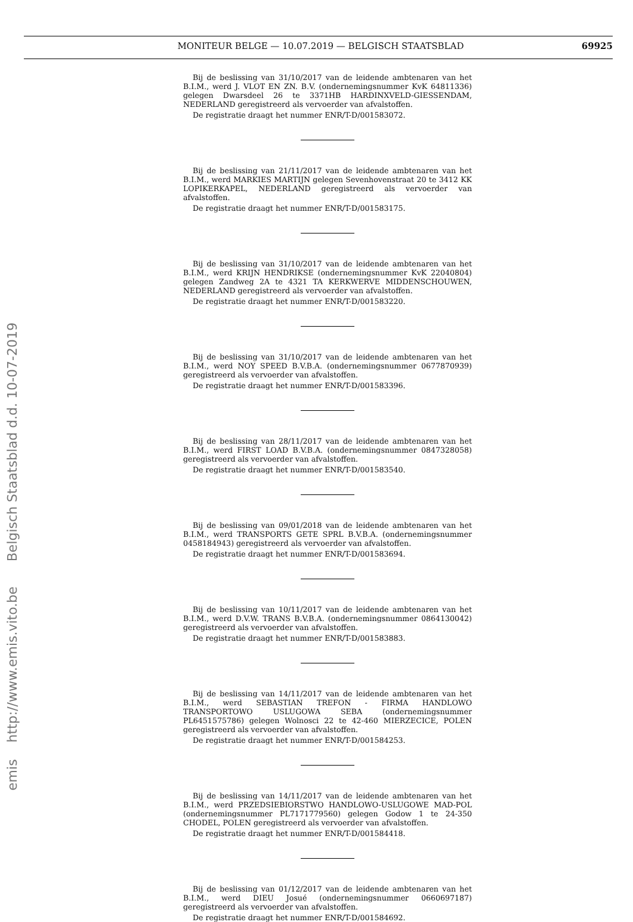MONITEUR BELGE — 10.07.2019 — BELGISCH STAATSBLAD 69925
emis http://www.emis.vito.be Belgisch Staatsblad d.d. 10-07-2019
Bij de beslissing van 31/10/2017 van de leidende ambtenaren van het B.I.M., werd J. VLOT EN ZN. B.V. (ondernemingsnummer KvK 64811336) gelegen Dwarsdeel 26 te 3371HB HARDINXVELD-GIESSENDAM, NEDERLAND geregistreerd als vervoerder van afvalstoffen.
De registratie draagt het nummer ENR/T-D/001583072.
Bij de beslissing van 21/11/2017 van de leidende ambtenaren van het B.I.M., werd MARKIES MARTIJN gelegen Sevenhovenstraat 20 te 3412 KK LOPIKERKAPEL, NEDERLAND geregistreerd als vervoerder van afvalstoffen.
De registratie draagt het nummer ENR/T-D/001583175.
Bij de beslissing van 31/10/2017 van de leidende ambtenaren van het B.I.M., werd KRIJN HENDRIKSE (ondernemingsnummer KvK 22040804) gelegen Zandweg 2A te 4321 TA KERKWERVE MIDDENSCHOUWEN, NEDERLAND geregistreerd als vervoerder van afvalstoffen.
De registratie draagt het nummer ENR/T-D/001583220.
Bij de beslissing van 31/10/2017 van de leidende ambtenaren van het B.I.M., werd NOY SPEED B.V.B.A. (ondernemingsnummer 0677870939) geregistreerd als vervoerder van afvalstoffen.
De registratie draagt het nummer ENR/T-D/001583396.
Bij de beslissing van 28/11/2017 van de leidende ambtenaren van het B.I.M., werd FIRST LOAD B.V.B.A. (ondernemingsnummer 0847328058) geregistreerd als vervoerder van afvalstoffen.
De registratie draagt het nummer ENR/T-D/001583540.
Bij de beslissing van 09/01/2018 van de leidende ambtenaren van het B.I.M., werd TRANSPORTS GETE SPRL B.V.B.A. (ondernemingsnummer 0458184943) geregistreerd als vervoerder van afvalstoffen.
De registratie draagt het nummer ENR/T-D/001583694.
Bij de beslissing van 10/11/2017 van de leidende ambtenaren van het B.I.M., werd D.V.W. TRANS B.V.B.A. (ondernemingsnummer 0864130042) geregistreerd als vervoerder van afvalstoffen.
De registratie draagt het nummer ENR/T-D/001583883.
Bij de beslissing van 14/11/2017 van de leidende ambtenaren van het B.I.M., werd SEBASTIAN TREFON - FIRMA HANDLOWO TRANSPORTOWO USLUGOWA SEBA (ondernemingsnummer PL6451575786) gelegen Wolnosci 22 te 42-460 MIERZECICE, POLEN geregistreerd als vervoerder van afvalstoffen.
De registratie draagt het nummer ENR/T-D/001584253.
Bij de beslissing van 14/11/2017 van de leidende ambtenaren van het B.I.M., werd PRZEDSIEBIORSTWO HANDLOWO-USLUGOWE MAD-POL (ondernemingsnummer PL7171779560) gelegen Godow 1 te 24-350 CHODEL, POLEN geregistreerd als vervoerder van afvalstoffen.
De registratie draagt het nummer ENR/T-D/001584418.
Bij de beslissing van 01/12/2017 van de leidende ambtenaren van het B.I.M., werd DIEU Josué (ondernemingsnummer 0660697187) geregistreerd als vervoerder van afvalstoffen.
De registratie draagt het nummer ENR/T-D/001584692.